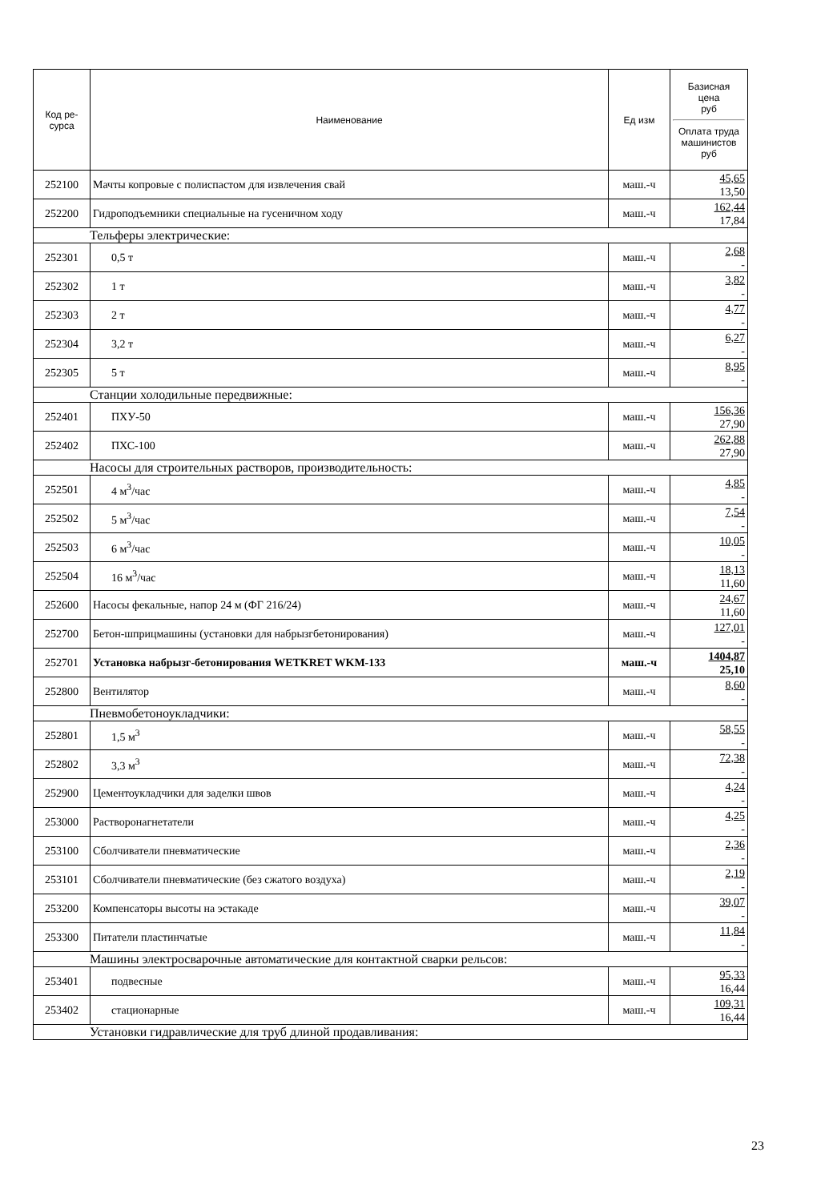| Код ре- сурса | Наименование | Ед изм | Базисная цена руб Оплата труда машинистов руб |
| --- | --- | --- | --- |
| 252100 | Мачты копровые с полиспастом для извлечения свай | маш.-ч | 45,65 13,50 |
| 252200 | Гидроподъемники специальные на гусеничном ходу | маш.-ч | 162,44 17,84 |
| Тельферы электрические: | | | |
| 252301 | 0,5 т | маш.-ч | 2,68 - |
| 252302 | 1 т | маш.-ч | 3,82 - |
| 252303 | 2 т | маш.-ч | 4,77 - |
| 252304 | 3,2 т | маш.-ч | 6,27 - |
| 252305 | 5 т | маш.-ч | 8,95 - |
| Станции холодильные передвижные: | | | |
| 252401 | ПХУ-50 | маш.-ч | 156,36 27,90 |
| 252402 | ПХС-100 | маш.-ч | 262,88 27,90 |
| Насосы для строительных растворов, производительность: | | | |
| 252501 | 4 м<sup>3</sup>/час | маш.-ч | 4,85 - |
| 252502 | 5 м<sup>3</sup>/час | маш.-ч | 7,54 - |
| 252503 | 6 м<sup>3</sup>/час | маш.-ч | 10,05 - |
| 252504 | 16 м<sup>3</sup>/час | маш.-ч | 18,13 11,60 |
| 252600 | Насосы фекальные, напор 24 м (ФГ 216/24) | маш.-ч | 24,67 11,60 |
| 252700 | Бетон-шприцмашины (установки для набрызгбетонирования) | маш.-ч | 127,01 - |
| 252701 | Установка набрызг-бетонирования WETKRET WKM-133 | маш.-ч | 1404,87 25,10 |
| 252800 | Вентилятор | маш.-ч | 8,60 - |
| Пневмобетоноукладчики: | | | |
| 252801 | 1,5 м<sup>3</sup> | маш.-ч | 58,55 - |
| 252802 | 3,3 м<sup>3</sup> | маш.-ч | 72,38 - |
| 252900 | Цементоукладчики для заделки швов | маш.-ч | 4,24 - |
| 253000 | Растворонагнетатели | маш.-ч | 4,25 - |
| 253100 | Сболчиватели пневматические | маш.-ч | 2,36 - |
| 253101 | Сболчиватели пневматические (без сжатого воздуха) | маш.-ч | 2,19 - |
| 253200 | Компенсаторы высоты на эстакаде | маш.-ч | 39,07 - |
| 253300 | Питатели пластинчатые | маш.-ч | 11,84 - |
| Машины электросварочные автоматические для контактной сварки рельсов: | | | |
| 253401 | подвесные | маш.-ч | 95,33 16,44 |
| 253402 | стационарные | маш.-ч | 109,31 16,44 |
| Установки гидравлические для труб длиной продавливания: | | | |
23